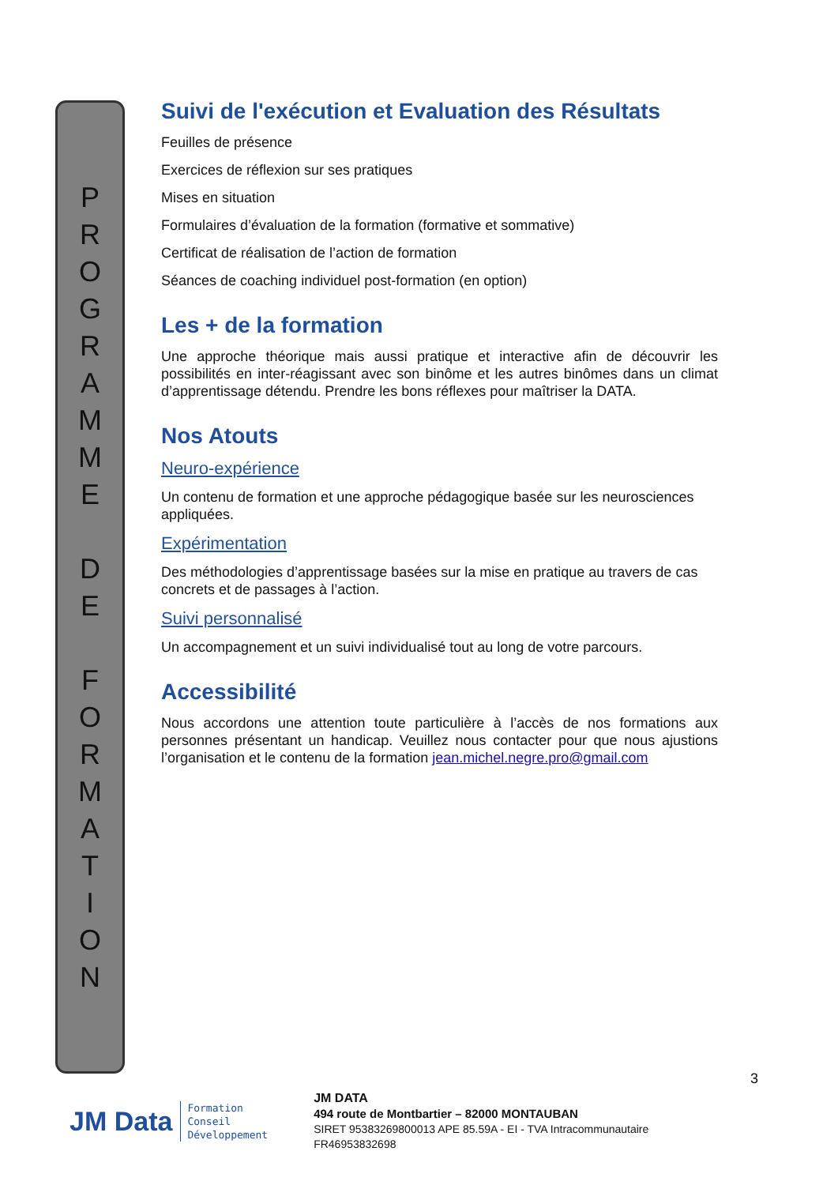PROGRAMME
DE
FORMATION
Suivi de l'exécution et Evaluation des Résultats
Feuilles de présence
Exercices de réflexion sur ses pratiques
Mises en situation
Formulaires d’évaluation de la formation (formative et sommative)
Certificat de réalisation de l’action de formation
Séances de coaching individuel post-formation (en option)
Les + de la formation
Une approche théorique mais aussi pratique et interactive afin de découvrir les possibilités en inter-réagissant avec son binôme et les autres binômes dans un climat d’apprentissage détendu. Prendre les bons réflexes pour maîtriser la DATA.
Nos Atouts
Neuro-expérience
Un contenu de formation et une approche pédagogique basée sur les neurosciences appliquées.
Expérimentation
Des méthodologies d’apprentissage basées sur la mise en pratique au travers de cas concrets et de passages à l’action.
Suivi personnalisé
Un accompagnement et un suivi individualisé tout au long de votre parcours.
Accessibilité
Nous accordons une attention toute particulière à l’accès de nos formations aux personnes présentant un handicap. Veuillez nous contacter pour que nous ajustions l’organisation et le contenu de la formation jean.michel.negre.pro@gmail.com
3
JM Data Formation
Conseil
Développement
JM DATA
494 route de Montbartier – 82000 MONTAUBAN
SIRET 95383269800013 APE 85.59A - EI - TVA Intracommunautaire FR46953832698